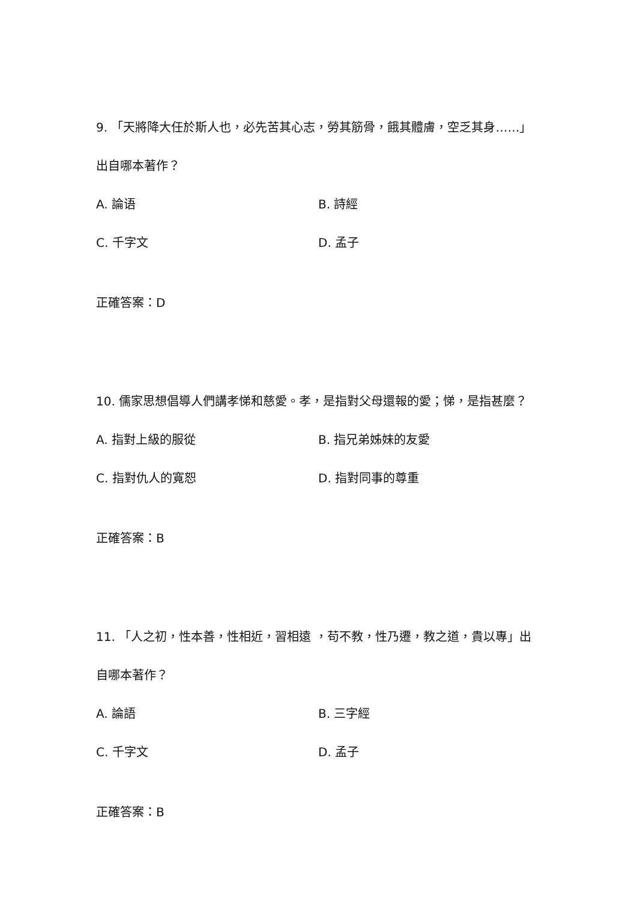9. 「天將降大任於斯人也，必先苦其心志，勞其筋骨，餓其體膚，空乏其身……」出自哪本著作？
A. 論语
B. 詩經
C. 千字文
D. 孟子
正確答案：D
10. 儒家思想倡導人們講孝悌和慈愛。孝，是指對父母還報的愛；悌，是指甚麼？
A. 指對上級的服從
B. 指兄弟姊妹的友愛
C. 指對仇人的寬恕
D. 指對同事的尊重
正確答案：B
11. 「人之初，性本善，性相近，習相遠 ，苟不教，性乃遷，教之道，貴以專」出自哪本著作？
A. 論語
B. 三字經
C. 千字文
D. 孟子
正確答案：B